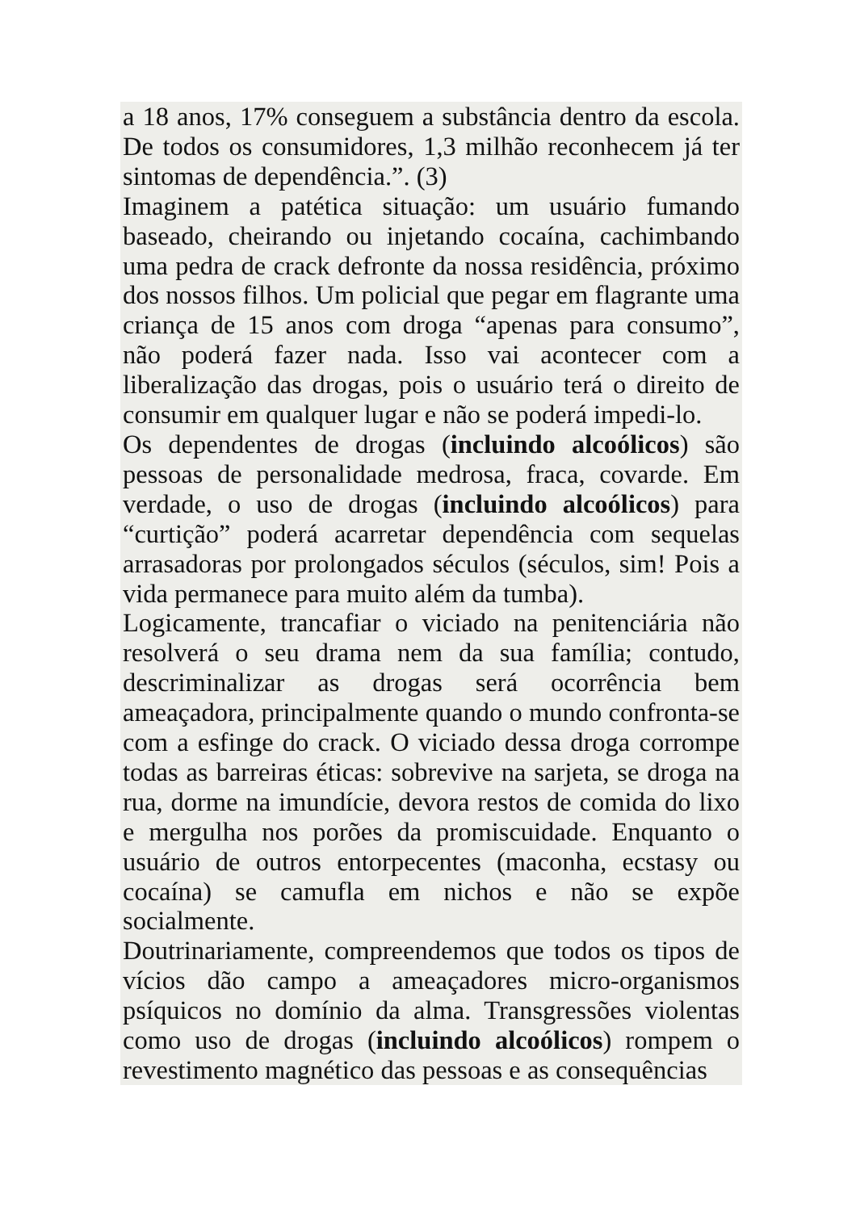a 18 anos, 17% conseguem a substância dentro da escola. De todos os consumidores, 1,3 milhão reconhecem já ter sintomas de dependência.”. (3)
Imaginem a patética situação: um usuário fumando baseado, cheirando ou injetando cocaína, cachimbando uma pedra de crack defronte da nossa residência, próximo dos nossos filhos. Um policial que pegar em flagrante uma criança de 15 anos com droga “apenas para consumo”, não poderá fazer nada. Isso vai acontecer com a liberalização das drogas, pois o usuário terá o direito de consumir em qualquer lugar e não se poderá impedi-lo.
Os dependentes de drogas (incluindo alcoólicos) são pessoas de personalidade medrosa, fraca, covarde. Em verdade, o uso de drogas (incluindo alcoólicos) para “curtição” poderá acarretar dependência com sequelas arrasadoras por prolongados séculos (séculos, sim! Pois a vida permanece para muito além da tumba).
Logicamente, trancafiar o viciado na penitenciária não resolverá o seu drama nem da sua família; contudo, descriminalizar as drogas será ocorrência bem ameaçadora, principalmente quando o mundo confronta-se com a esfinge do crack. O viciado dessa droga corrompe todas as barreiras éticas: sobrevive na sarjeta, se droga na rua, dorme na imundície, devora restos de comida do lixo e mergulha nos porões da promiscuidade. Enquanto o usuário de outros entorpecentes (maconha, ecstasy ou cocaína) se camufla em nichos e não se expõe socialmente.
Doutrinariamente, compreendemos que todos os tipos de vícios dão campo a ameaçadores micro-organismos psíquicos no domínio da alma. Transgressões violentas como uso de drogas (incluindo alcoólicos) rompem o revestimento magnético das pessoas e as consequências